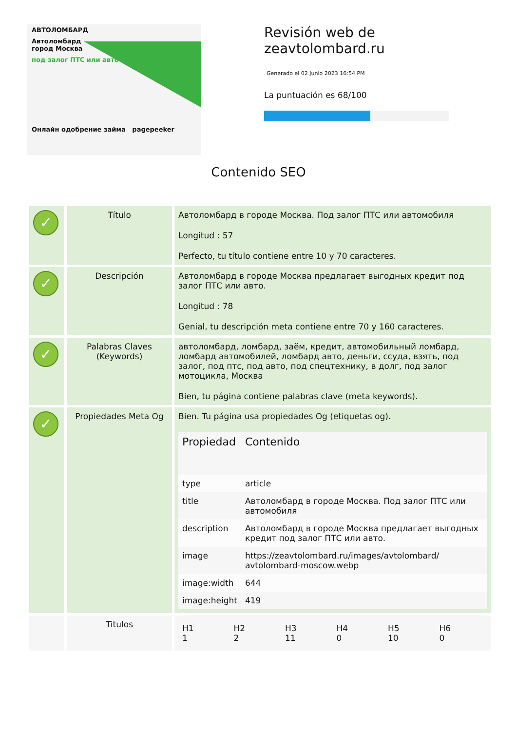АВТОЛОМБАРД
Автоломбард
город Москва
под залог ПТС или авто
Онлайн одобрение займа pagepeeker
Revisión web de
zeavtolombard.ru
Generado el 02 Junio 2023 16:54 PM
La puntuación es 68/100
Contenido SEO
| ✓ | Título | Автоломбард в городе Москва. Под залог ПТС или автомобиля Longitud : 57 Perfecto, tu título contiene entre 10 y 70 caracteres. |
| ✓ | Descripción | Автоломбард в городе Москва предлагает выгодных кредит под залог ПТС или авто. Longitud : 78 Genial, tu descripción meta contiene entre 70 y 160 caracteres. |
| ✓ | Palabras Claves (Keywords) | автоломбард, ломбард, заём, кредит, автомобильный ломбард, ломбард автомобилей, ломбард авто, деньги, ссуда, взять, под залог, под птс, под авто, под спецтехнику, в долг, под залог мотоцикла, Москва Bien, tu página contiene palabras clave (meta keywords). |
| ✓ | Propiedades Meta Og | Bien. Tu página usa propiedades Og (etiquetas og). / Propiedad / Contenido / / --- / --- / / type / article / / title / Автоломбард в городе Москва. Под залог ПТС или автомобиля / / description / Автоломбард в городе Москва предлагает выгодных кредит под залог ПТС или авто. / / image / https://zeavtolombard.ru/images/avtolombard/ avtolombard-moscow.webp / / image:width / 644 / / image:height / 419 / |
| | Titulos | / H1 1 / H2 2 / H3 11 / H4 0 / H5 10 / H6 0 / |